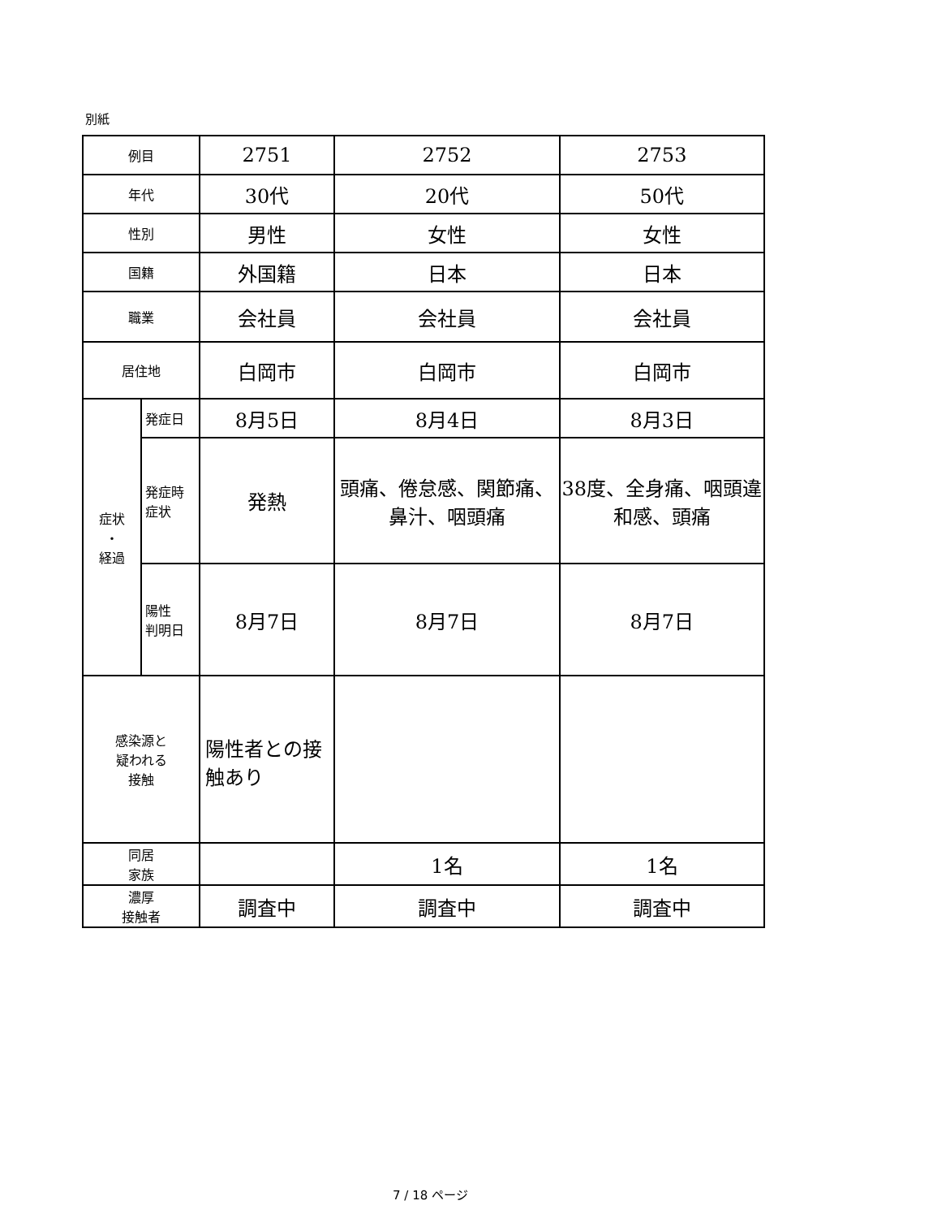別紙
| 例目 | | 2751 | 2752 | 2753 |
| 年代 | | 30代 | 20代 | 50代 |
| 性別 | | 男性 | 女性 | 女性 |
| 国籍 | | 外国籍 | 日本 | 日本 |
| 職業 | | 会社員 | 会社員 | 会社員 |
| 居住地 | | 白岡市 | 白岡市 | 白岡市 |
| 症状 ・ 経過 | 発症日 | 8月5日 | 8月4日 | 8月3日 |
| | 発症時 症状 | 発熱 | 頭痛、倦怠感、関節痛、鼻汁、咽頭痛 | 38度、全身痛、咽頭違和感、頭痛 |
| | 陽性 判明日 | 8月7日 | 8月7日 | 8月7日 |
| 感染源と 疑われる 接触 | | 陽性者との接触あり | | |
| 同居 家族 | | | 1名 | 1名 |
| 濃厚 接触者 | | 調査中 | 調査中 | 調査中 |
7 / 18 ページ